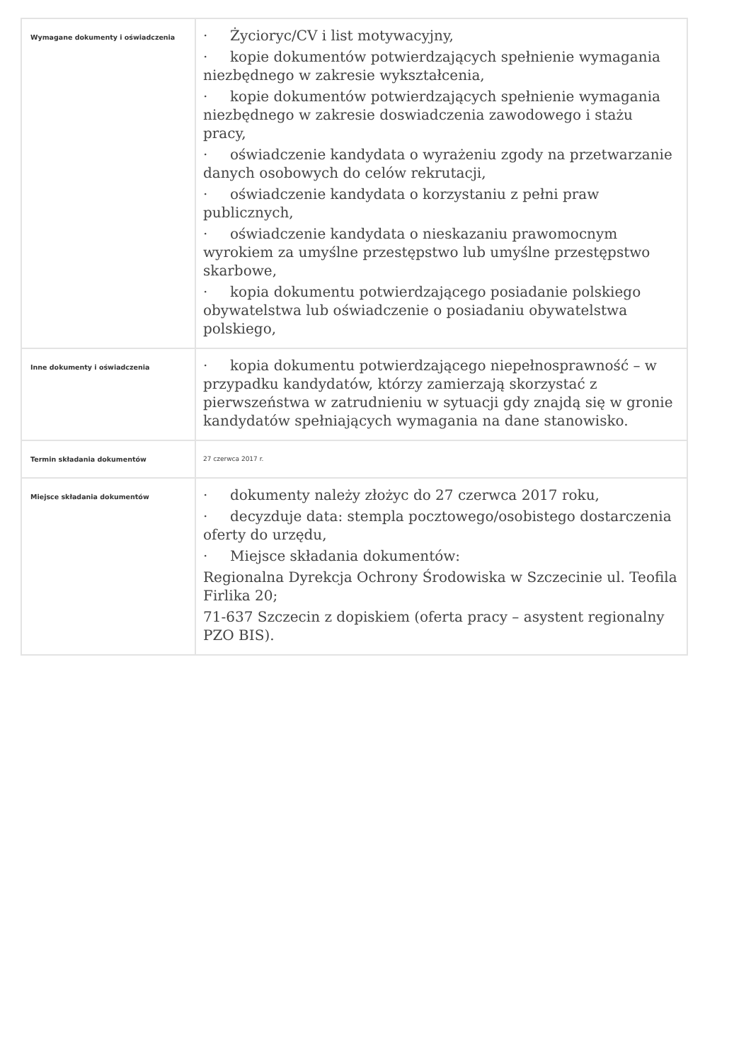| Wymagane dokumenty i oświadczenia | · Życioryc/CV i list motywacyjny, · kopie dokumentów potwierdzających spełnienie wymagania niezbędnego w zakresie wykształcenia, · kopie dokumentów potwierdzających spełnienie wymagania niezbędnego w zakresie doswiadczenia zawodowego i stażu pracy, · oświadczenie kandydata o wyrażeniu zgody na przetwarzanie danych osobowych do celów rekrutacji, · oświadczenie kandydata o korzystaniu z pełni praw publicznych, · oświadczenie kandydata o nieskazaniu prawomocnym wyrokiem za umyślne przestępstwo lub umyślne przestępstwo skarbowe, · kopia dokumentu potwierdzającego posiadanie polskiego obywatelstwa lub oświadczenie o posiadaniu obywatelstwa polskiego, |
| Inne dokumenty i oświadczenia | · kopia dokumentu potwierdzającego niepełnosprawność – w przypadku kandydatów, którzy zamierzają skorzystać z pierwszeństwa w zatrudnieniu w sytuacji gdy znajdą się w gronie kandydatów spełniających wymagania na dane stanowisko. |
| Termin składania dokumentów | 27 czerwca 2017 r. |
| Miejsce składania dokumentów | · dokumenty należy złożyc do 27 czerwca 2017 roku, · decyzduje data: stempla pocztowego/osobistego dostarczenia oferty do urzędu, · Miejsce składania dokumentów: Regionalna Dyrekcja Ochrony Środowiska w Szczecinie ul. Teofila Firlika 20; 71-637 Szczecin z dopiskiem (oferta pracy – asystent regionalny PZO BIS). |